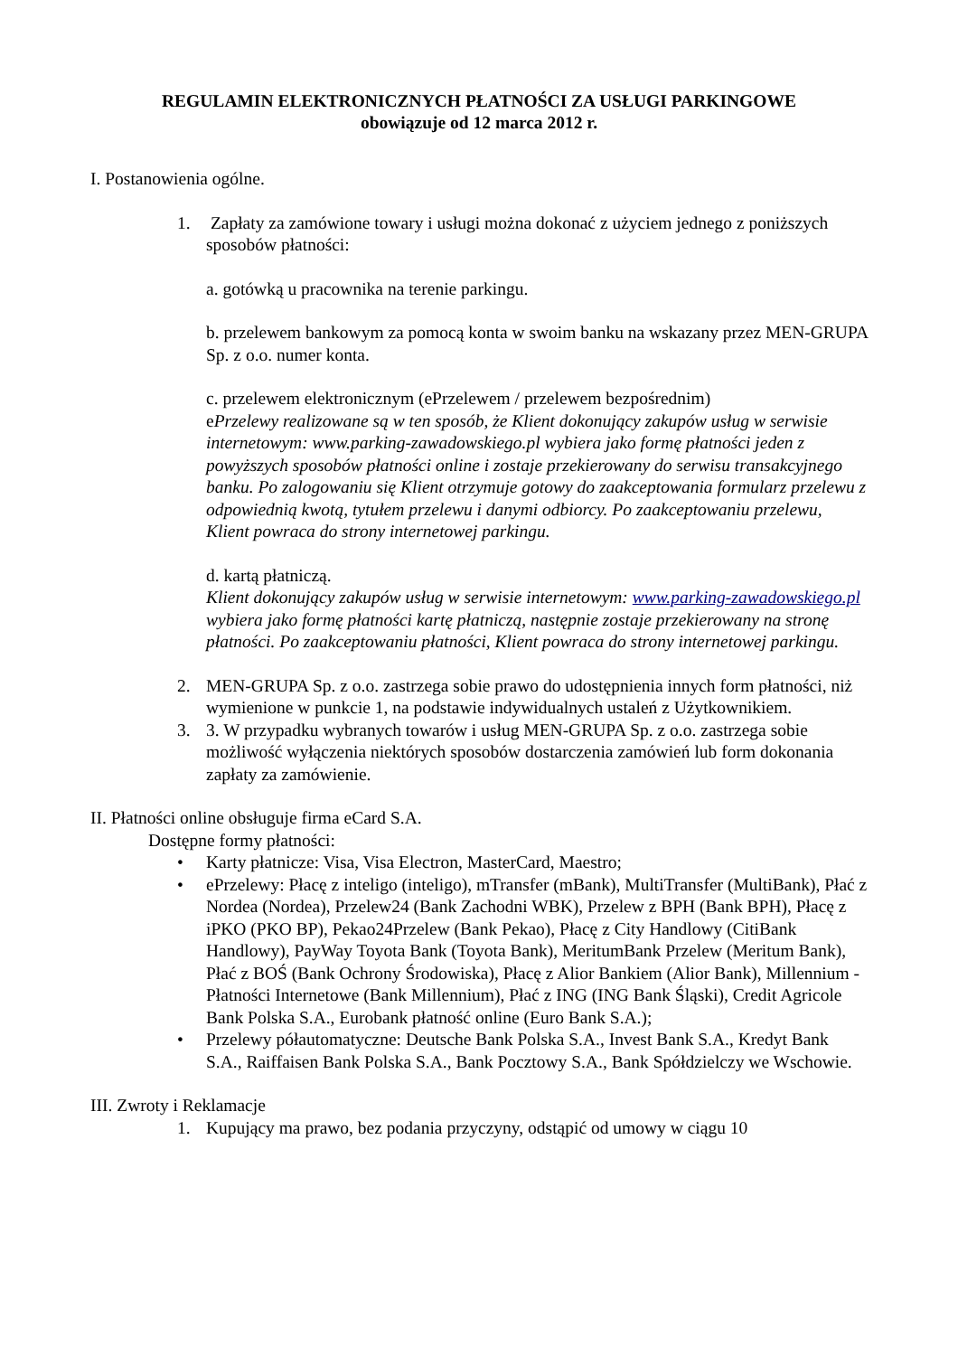REGULAMIN ELEKTRONICZNYCH PŁATNOŚCI ZA USŁUGI PARKINGOWE
obowiązuje od 12 marca 2012 r.
I. Postanowienia ogólne.
1. Zapłaty za zamówione towary i usługi można dokonać z użyciem jednego z poniższych sposobów płatności:
a. gotówką u pracownika na terenie parkingu.
b. przelewem bankowym za pomocą konta w swoim banku na wskazany przez MEN-GRUPA Sp. z o.o. numer konta.
c. przelewem elektronicznym (ePrzelewem / przelewem bezpośrednim)
ePrzelewy realizowane są w ten sposób, że Klient dokonujący zakupów usług w serwisie internetowym: www.parking-zawadowskiego.pl wybiera jako formę płatności jeden z powyższych sposobów płatności online i zostaje przekierowany do serwisu transakcyjnego banku. Po zalogowaniu się Klient otrzymuje gotowy do zaakceptowania formularz przelewu z odpowiednią kwotą, tytułem przelewu i danymi odbiorcy. Po zaakceptowaniu przelewu, Klient powraca do strony internetowej parkingu.
d. kartą płatniczą.
Klient dokonujący zakupów usług w serwisie internetowym: www.parking-zawadowskiego.pl wybiera jako formę płatności kartę płatniczą, następnie zostaje przekierowany na stronę płatności. Po zaakceptowaniu płatności, Klient powraca do strony internetowej parkingu.
2. MEN-GRUPA Sp. z o.o. zastrzega sobie prawo do udostępnienia innych form płatności, niż wymienione w punkcie 1, na podstawie indywidualnych ustaleń z Użytkownikiem.
3. 3. W przypadku wybranych towarów i usług MEN-GRUPA Sp. z o.o. zastrzega sobie możliwość wyłączenia niektórych sposobów dostarczenia zamówień lub form dokonania zapłaty za zamówienie.
II. Płatności online obsługuje firma eCard S.A.
Dostępne formy płatności:
• Karty płatnicze: Visa, Visa Electron, MasterCard, Maestro;
• ePrzelewy: Płacę z inteligo (inteligo), mTransfer (mBank), MultiTransfer (MultiBank), Płać z Nordea (Nordea), Przelew24 (Bank Zachodni WBK), Przelew z BPH (Bank BPH), Płacę z iPKO (PKO BP), Pekao24Przelew (Bank Pekao), Płacę z City Handlowy (CitiBank Handlowy), PayWay Toyota Bank (Toyota Bank), MeritumBank Przelew (Meritum Bank), Płać z BOŚ (Bank Ochrony Środowiska), Płacę z Alior Bankiem (Alior Bank), Millennium - Płatności Internetowe (Bank Millennium), Płać z ING (ING Bank Śląski), Credit Agricole Bank Polska S.A., Eurobank płatność online (Euro Bank S.A.);
• Przelewy półautomatyczne: Deutsche Bank Polska S.A., Invest Bank S.A., Kredyt Bank S.A., Raiffaisen Bank Polska S.A., Bank Pocztowy S.A., Bank Spółdzielczy we Wschowie.
III. Zwroty i Reklamacje
1. Kupujący ma prawo, bez podania przyczyny, odstąpić od umowy w ciągu 10